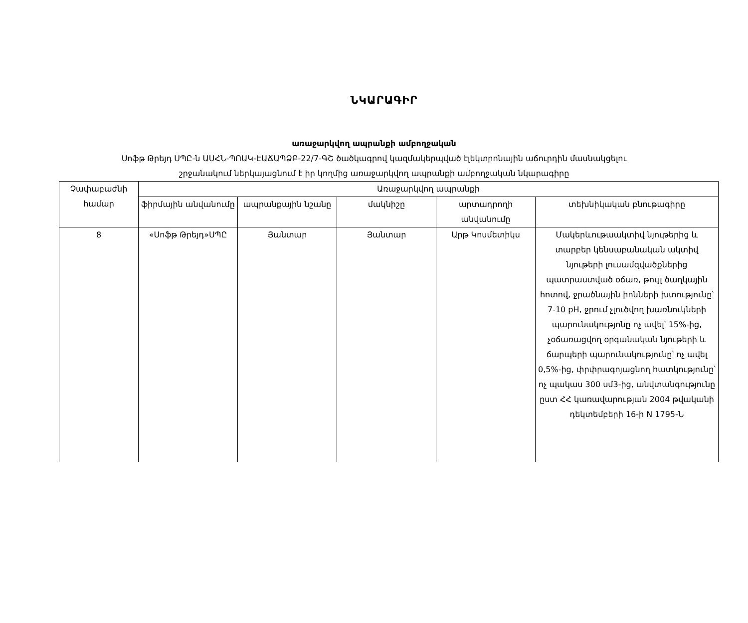ՆԿԱՐԱԳԻՐ
առաջարկվող ապրանքի ամբողջական
Սոֆթ Թրեյդ ՍՊԸ-ն ԱՍՀՆ-ՊՈԱԿ-ԷԱՃԱՊՁԲ-22/7-ԳՇ ծածկագրով կազմակերպված էլեկտրոնային աճուրդին մասնակցելու
շրջանակում ներկայացնում է իր կողմից առաջարկվող ապրանքի ամբողջական նկարագիրը
| Չափաբաժնի համար | Առաջարկվող ապրանքի | | | | |
| --- | --- | --- | --- | --- | --- |
| | ֆիրմային անվանումը | ապրանքային նշանը | մակնիշը | արտադրողի անվանումը | տեխնիկական բնութագիրը |
| 8 | «Սոֆթ Թրեյդ»ՍՊԸ | Յանտար | Յանտար | Արթ Կոսմետիկս | Մակերևութաակտիվ նյութերից և տարբեր կենսաբանական ակտիվ նյութերի լուսամզվածքներից պատրաստված օճառ, թույլ ծաղկային հոտով, ջրածնային իոնների խտությունը՝ 7-10 pH, ջրում չլուծվող խառնուկների պարունակությոնը ոչ ավել՝ 15%-ից, չօճառացվող օրգանական նյութերի և ճարպերի պարունակությունը՝ ոչ ավել 0,5%-ից, փրփրագոյացնող հատկությունը՝ ոչ պակաս 300 սմ3-ից, անվտանգությունը ըստ ՀՀ կառավարության 2004 թվականի դեկտեմբերի 16-ի N 1795-Ն |